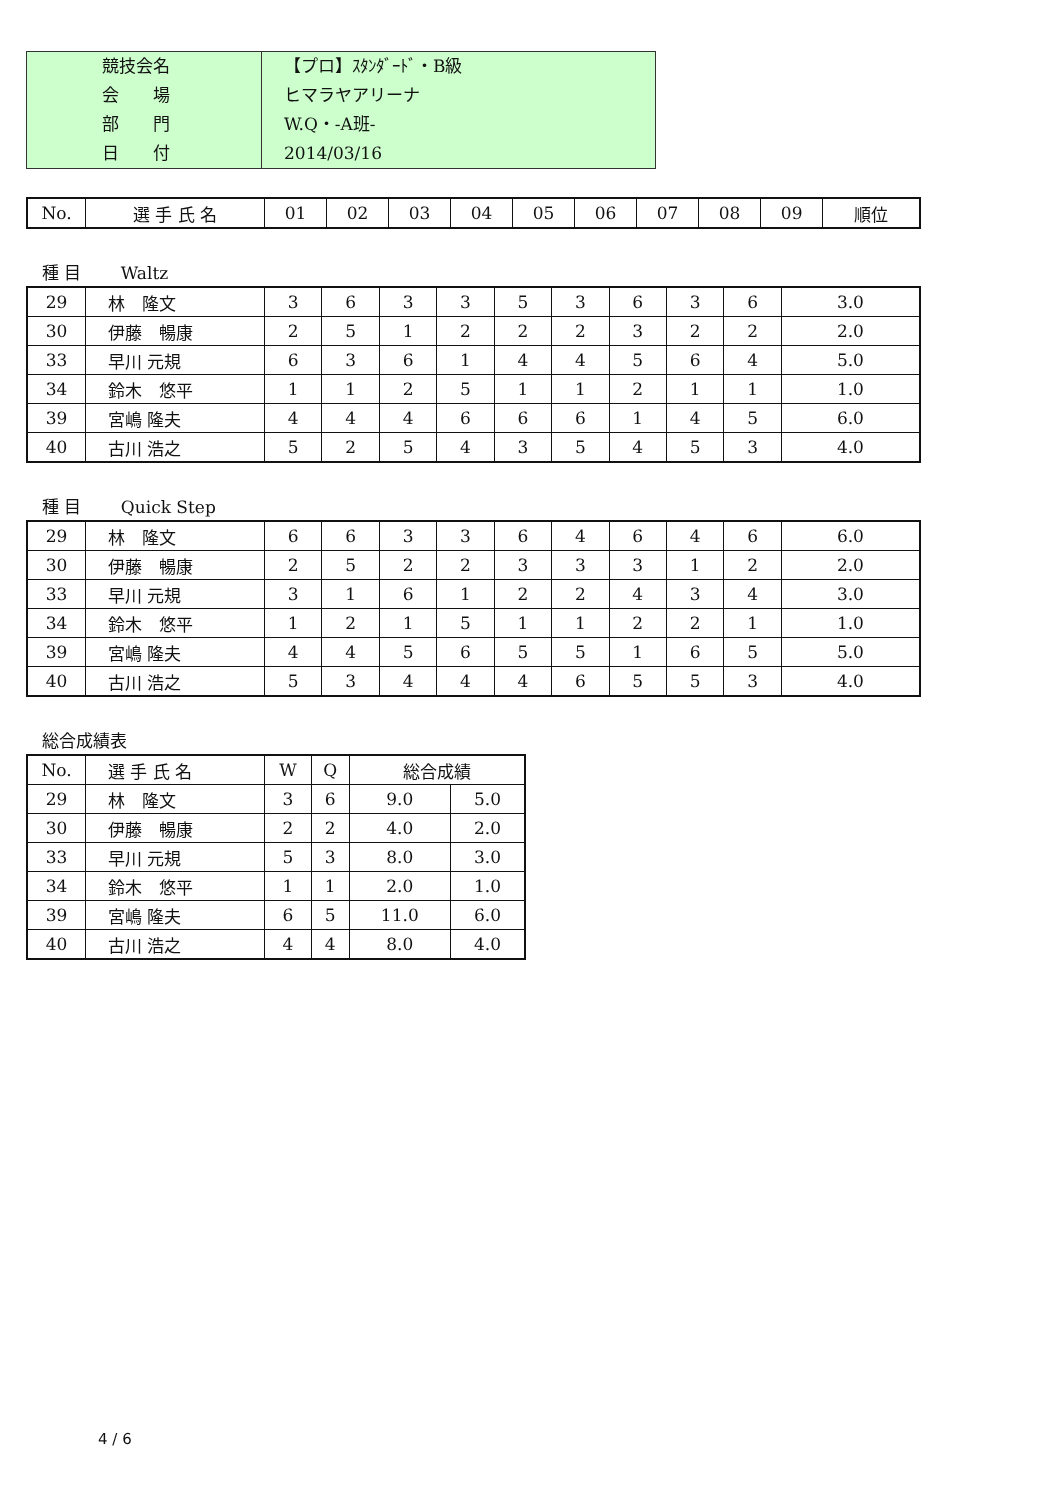| 競技会名 | 【プロ】ｽﾀﾝﾀﾞｰﾄﾞ・B級 |
| 会 場 | ヒマラヤアリーナ |
| 部 門 | W.Q・-A班- |
| 日 付 | 2014/03/16 |
| No. | 選 手 氏 名 | 01 | 02 | 03 | 04 | 05 | 06 | 07 | 08 | 09 | 順位 |
種 目　　 Waltz
| 29 | 林 隆文 | 3 | 6 | 3 | 3 | 5 | 3 | 6 | 3 | 6 | 3.0 |
| 30 | 伊藤 暢康 | 2 | 5 | 1 | 2 | 2 | 2 | 3 | 2 | 2 | 2.0 |
| 33 | 早川 元規 | 6 | 3 | 6 | 1 | 4 | 4 | 5 | 6 | 4 | 5.0 |
| 34 | 鈴木 悠平 | 1 | 1 | 2 | 5 | 1 | 1 | 2 | 1 | 1 | 1.0 |
| 39 | 宮嶋 隆夫 | 4 | 4 | 4 | 6 | 6 | 6 | 1 | 4 | 5 | 6.0 |
| 40 | 古川 浩之 | 5 | 2 | 5 | 4 | 3 | 5 | 4 | 5 | 3 | 4.0 |
種 目　　 Quick Step
| 29 | 林 隆文 | 6 | 6 | 3 | 3 | 6 | 4 | 6 | 4 | 6 | 6.0 |
| 30 | 伊藤 暢康 | 2 | 5 | 2 | 2 | 3 | 3 | 3 | 1 | 2 | 2.0 |
| 33 | 早川 元規 | 3 | 1 | 6 | 1 | 2 | 2 | 4 | 3 | 4 | 3.0 |
| 34 | 鈴木 悠平 | 1 | 2 | 1 | 5 | 1 | 1 | 2 | 2 | 1 | 1.0 |
| 39 | 宮嶋 隆夫 | 4 | 4 | 5 | 6 | 5 | 5 | 1 | 6 | 5 | 5.0 |
| 40 | 古川 浩之 | 5 | 3 | 4 | 4 | 4 | 6 | 5 | 5 | 3 | 4.0 |
総合成績表
| No. | 選 手 氏 名 | W | Q | 総合成績 | |
| 29 | 林 隆文 | 3 | 6 | 9.0 | 5.0 |
| 30 | 伊藤 暢康 | 2 | 2 | 4.0 | 2.0 |
| 33 | 早川 元規 | 5 | 3 | 8.0 | 3.0 |
| 34 | 鈴木 悠平 | 1 | 1 | 2.0 | 1.0 |
| 39 | 宮嶋 隆夫 | 6 | 5 | 11.0 | 6.0 |
| 40 | 古川 浩之 | 4 | 4 | 8.0 | 4.0 |
4 / 6